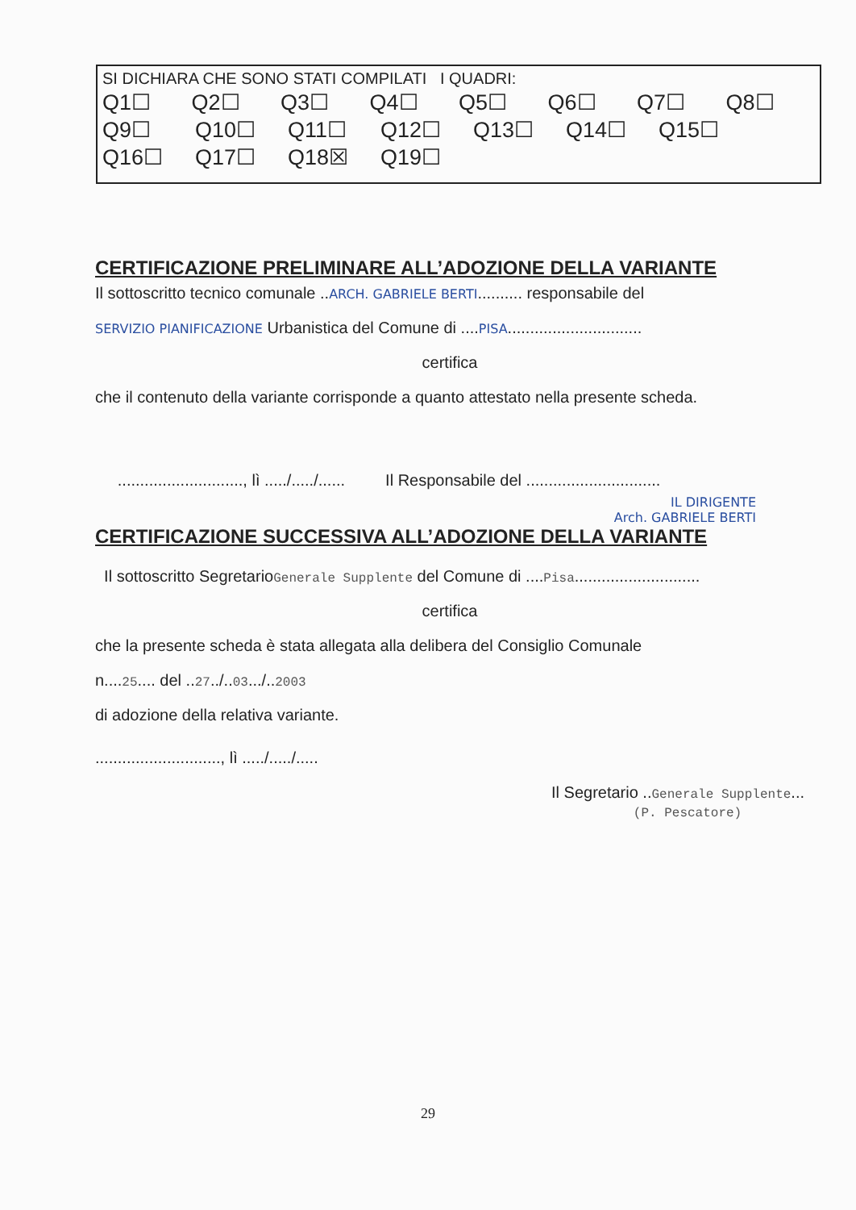SI DICHIARA CHE SONO STATI COMPILATI I QUADRI:
Q1☐ Q2☐ Q3☐ Q4☐ Q5☐ Q6☐ Q7☐ Q8☐
Q9☐ Q10☐ Q11☐ Q12☐ Q13☐ Q14☐ Q15☐
Q16☐ Q17☐ Q18☒ Q19☐
CERTIFICAZIONE PRELIMINARE ALL’ADOZIONE DELLA VARIANTE
Il sottoscritto tecnico comunale ..ARCH. GABRIELE BERTI.......... responsabile del
SERVIZIO PIANIFICAZIONE Urbanistica del Comune di ....PISA..............................
certifica
che il contenuto della variante corrisponde a quanto attestato nella presente scheda.
............................, lì ...../...../...... Il Responsabile del ..............................
IL DIRIGENTE
Arch. GABRIELE BERTI
CERTIFICAZIONE SUCCESSIVA ALL’ADOZIONE DELLA VARIANTE
Il sottoscritto SegretarioGenerale Supplente del Comune di ....Pisa............................
certifica
che la presente scheda è stata allegata alla delibera del Consiglio Comunale
n....25.... del ..27../..03.../..2003
di adozione della relativa variante.
............................, lì ...../...../.....
Il Segretario ..Generale Supplente...
(P. Pescatore)
29